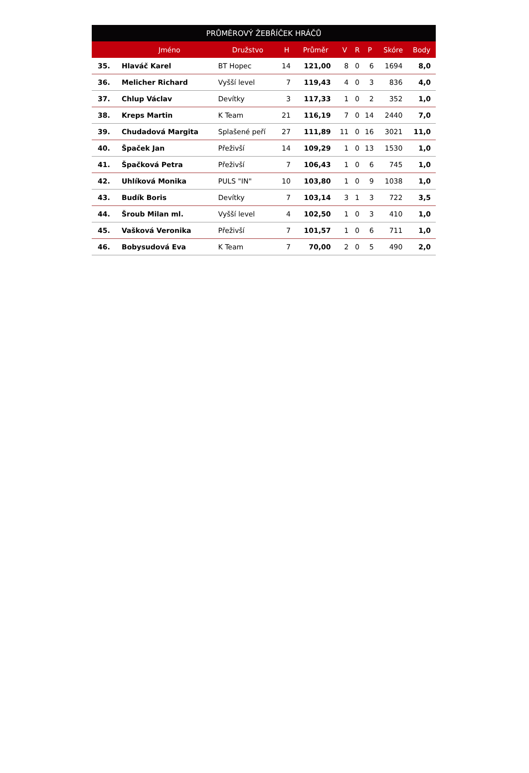| PRŮMĚROVÝ ŽEBŘÍČEK HRÁČŮ | | | | | | | | | |
| --- | --- | --- | --- | --- | --- | --- | --- | --- | --- |
| | Jméno | Družstvo | H | Průměr | V | R | P | Skóre | Body |
| 35. | Hlaváč Karel | BT Hopec | 14 | 121,00 | 8 | 0 | 6 | 1694 | 8,0 |
| 36. | Melicher Richard | Vyšší level | 7 | 119,43 | 4 | 0 | 3 | 836 | 4,0 |
| 37. | Chlup Václav | Devítky | 3 | 117,33 | 1 | 0 | 2 | 352 | 1,0 |
| 38. | Kreps Martin | K Team | 21 | 116,19 | 7 | 0 | 14 | 2440 | 7,0 |
| 39. | Chudadová Margita | Splašené peří | 27 | 111,89 | 11 | 0 | 16 | 3021 | 11,0 |
| 40. | Špaček Jan | Přeživší | 14 | 109,29 | 1 | 0 | 13 | 1530 | 1,0 |
| 41. | Špačková Petra | Přeživší | 7 | 106,43 | 1 | 0 | 6 | 745 | 1,0 |
| 42. | Uhlíková Monika | PULS "IN" | 10 | 103,80 | 1 | 0 | 9 | 1038 | 1,0 |
| 43. | Budík Boris | Devítky | 7 | 103,14 | 3 | 1 | 3 | 722 | 3,5 |
| 44. | Šroub Milan ml. | Vyšší level | 4 | 102,50 | 1 | 0 | 3 | 410 | 1,0 |
| 45. | Vašková Veronika | Přeživší | 7 | 101,57 | 1 | 0 | 6 | 711 | 1,0 |
| 46. | Bobysudová Eva | K Team | 7 | 70,00 | 2 | 0 | 5 | 490 | 2,0 |